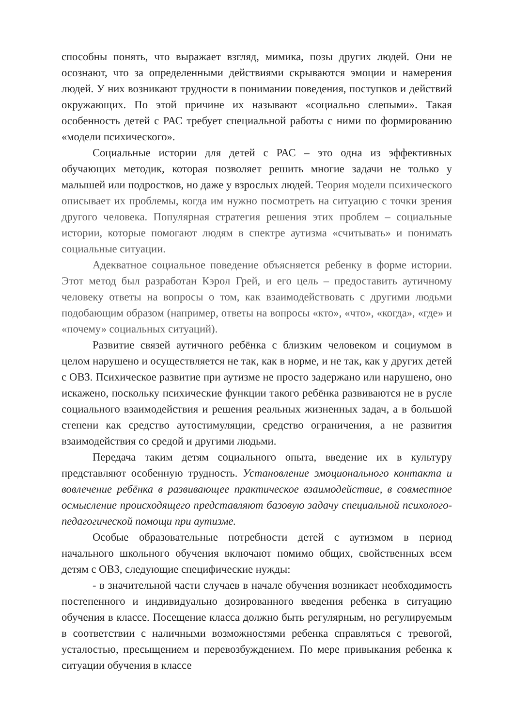способны понять, что выражает взгляд, мимика, позы других людей. Они не осознают, что за определенными действиями скрываются эмоции и намерения людей. У них возникают трудности в понимании поведения, поступков и действий окружающих. По этой причине их называют «социально слепыми». Такая особенность детей с РАС требует специальной работы с ними по формированию «модели психического».
Социальные истории для детей с РАС – это одна из эффективных обучающих методик, которая позволяет решить многие задачи не только у малышей или подростков, но даже у взрослых людей. Теория модели психического описывает их проблемы, когда им нужно посмотреть на ситуацию с точки зрения другого человека. Популярная стратегия решения этих проблем – социальные истории, которые помогают людям в спектре аутизма «считывать» и понимать социальные ситуации.
Адекватное социальное поведение объясняется ребенку в форме истории. Этот метод был разработан Кэрол Грей, и его цель – предоставить аутичному человеку ответы на вопросы о том, как взаимодействовать с другими людьми подобающим образом (например, ответы на вопросы «кто», «что», «когда», «где» и «почему» социальных ситуаций).
Развитие связей аутичного ребёнка с близким человеком и социумом в целом нарушено и осуществляется не так, как в норме, и не так, как у других детей с ОВЗ. Психическое развитие при аутизме не просто задержано или нарушено, оно искажено, поскольку психические функции такого ребёнка развиваются не в русле социального взаимодействия и решения реальных жизненных задач, а в большой степени как средство аутостимуляции, средство ограничения, а не развития взаимодействия со средой и другими людьми.
Передача таким детям социального опыта, введение их в культуру представляют особенную трудность. Установление эмоционального контакта и вовлечение ребёнка в развивающее практическое взаимодействие, в совместное осмысление происходящего представляют базовую задачу специальной психолого-педагогической помощи при аутизме.
Особые образовательные потребности детей с аутизмом в период начального школьного обучения включают помимо общих, свойственных всем детям с ОВЗ, следующие специфические нужды:
- в значительной части случаев в начале обучения возникает необходимость постепенного и индивидуально дозированного введения ребенка в ситуацию обучения в классе. Посещение класса должно быть регулярным, но регулируемым в соответствии с наличными возможностями ребенка справляться с тревогой, усталостью, пресыщением и перевозбуждением. По мере привыкания ребенка к ситуации обучения в классе